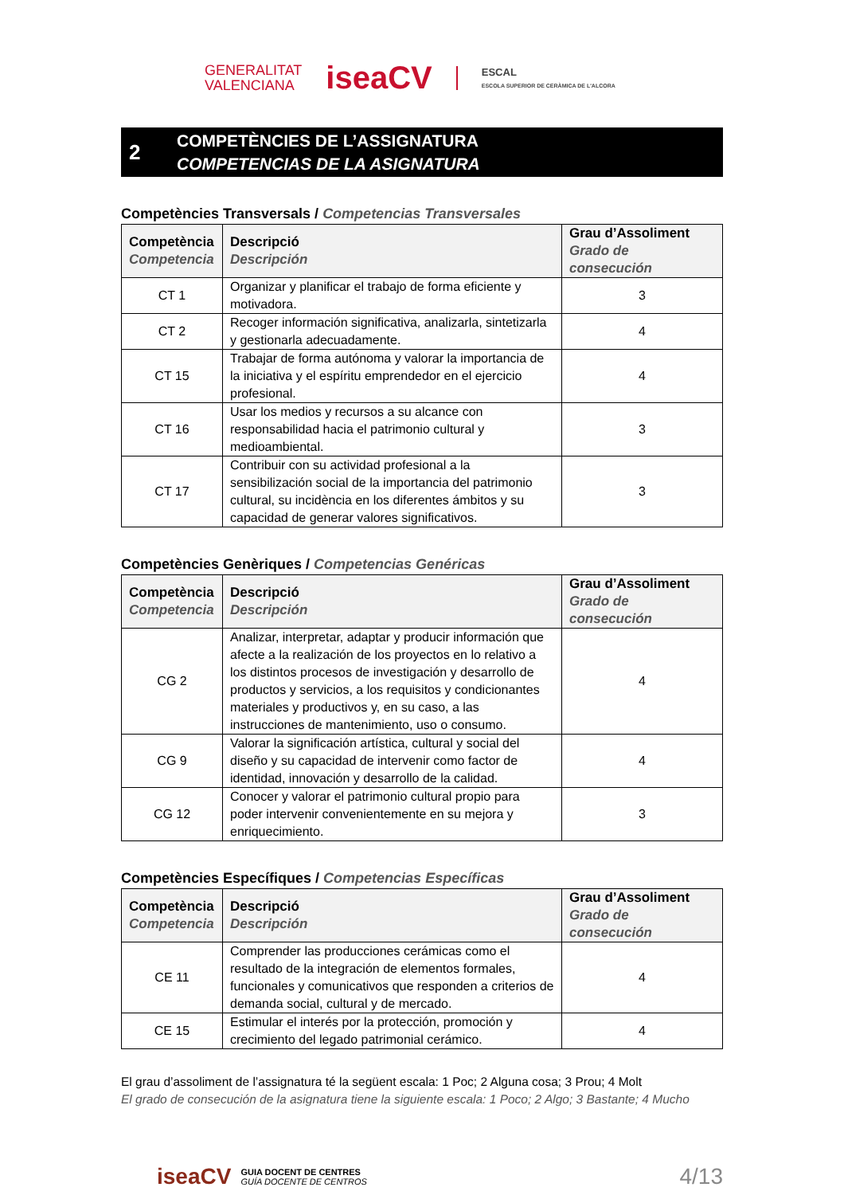GENERALITAT
VALENCIANA
iseaCV
ESCAL
ESCOLA SUPERIOR DE CERÀMICA DE L'ALCORA
2
COMPETÈNCIES DE L’ASSIGNATURA
COMPETENCIAS DE LA ASIGNATURA
Competències Transversals / Competencias Transversales
| Competència Competencia | Descripció Descripción | Grau d’Assoliment Grado de consecución |
| --- | --- | --- |
| CT 1 | Organizar y planificar el trabajo de forma eficiente y motivadora. | 3 |
| CT 2 | Recoger información significativa, analizarla, sintetizarla y gestionarla adecuadamente. | 4 |
| CT 15 | Trabajar de forma autónoma y valorar la importancia de la iniciativa y el espíritu emprendedor en el ejercicio profesional. | 4 |
| CT 16 | Usar los medios y recursos a su alcance con responsabilidad hacia el patrimonio cultural y medioambiental. | 3 |
| CT 17 | Contribuir con su actividad profesional a la sensibilización social de la importancia del patrimonio cultural, su incidència en los diferentes ámbitos y su capacidad de generar valores significativos. | 3 |
Competències Genèriques / Competencias Genéricas
| Competència Competencia | Descripció Descripción | Grau d’Assoliment Grado de consecución |
| --- | --- | --- |
| CG 2 | Analizar, interpretar, adaptar y producir información que afecte a la realización de los proyectos en lo relativo a los distintos procesos de investigación y desarrollo de productos y servicios, a los requisitos y condicionantes materiales y productivos y, en su caso, a las instrucciones de mantenimiento, uso o consumo. | 4 |
| CG 9 | Valorar la significación artística, cultural y social del diseño y su capacidad de intervenir como factor de identidad, innovación y desarrollo de la calidad. | 4 |
| CG 12 | Conocer y valorar el patrimonio cultural propio para poder intervenir convenientemente en su mejora y enriquecimiento. | 3 |
Competències Específiques / Competencias Específicas
| Competència Competencia | Descripció Descripción | Grau d’Assoliment Grado de consecución |
| --- | --- | --- |
| CE 11 | Comprender las producciones cerámicas como el resultado de la integración de elementos formales, funcionales y comunicativos que responden a criterios de demanda social, cultural y de mercado. | 4 |
| CE 15 | Estimular el interés por la protección, promoción y crecimiento del legado patrimonial cerámico. | 4 |
El grau d’assoliment de l’assignatura té la següent escala: 1 Poc; 2 Alguna cosa; 3 Prou; 4 Molt
El grado de consecución de la asignatura tiene la siguiente escala: 1 Poco; 2 Algo; 3 Bastante; 4 Mucho
iseaCV GUIA DOCENT DE CENTRES
GUÍA DOCENTE DE CENTROS
4/13